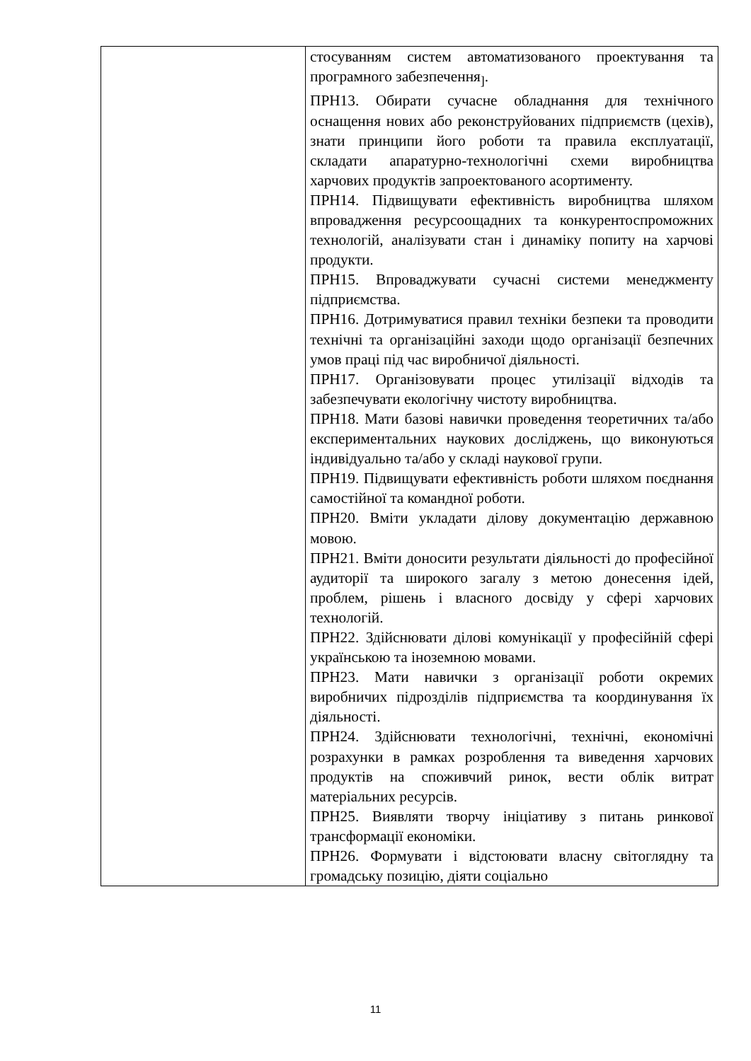| | стосуванням систем автоматизованого проектування та програмного забезпечення<sub>]</sub>. ПРН13. Обирати сучасне обладнання для технічного оснащення нових або реконструйованих підприємств (цехів), знати принципи його роботи та правила експлуатації, складати апаратурно-технологічні схеми виробництва харчових продуктів запроектованого асортименту. ПРН14. Підвищувати ефективність виробництва шляхом впровадження ресурсоощадних та конкурентоспроможних технологій, аналізувати стан і динаміку попиту на харчові продукти. ПРН15. Впроваджувати сучасні системи менеджменту підприємства. ПРН16. Дотримуватися правил техніки безпеки та проводити технічні та організаційні заходи щодо організації безпечних умов праці під час виробничої діяльності. ПРН17. Організовувати процес утилізації відходів та забезпечувати екологічну чистоту виробництва. ПРН18. Мати базові навички проведення теоретичних та/або експериментальних наукових досліджень, що виконуються індивідуально та/або у складі наукової групи. ПРН19. Підвищувати ефективність роботи шляхом поєднання самостійної та командної роботи. ПРН20. Вміти укладати ділову документацію державною мовою. ПРН21. Вміти доносити результати діяльності до професійної аудиторії та широкого загалу з метою донесення ідей, проблем, рішень і власного досвіду у сфері харчових технологій. ПРН22. Здійснювати ділові комунікації у професійній сфері українською та іноземною мовами. ПРН23. Мати навички з організації роботи окремих виробничих підрозділів підприємства та координування їх діяльності. ПРН24. Здійснювати технологічні, технічні, економічні розрахунки в рамках розроблення та виведення харчових продуктів на споживчий ринок, вести облік витрат матеріальних ресурсів. ПРН25. Виявляти творчу ініціативу з питань ринкової трансформації економіки. ПРН26. Формувати і відстоювати власну світоглядну та громадську позицію, діяти соціально |
11